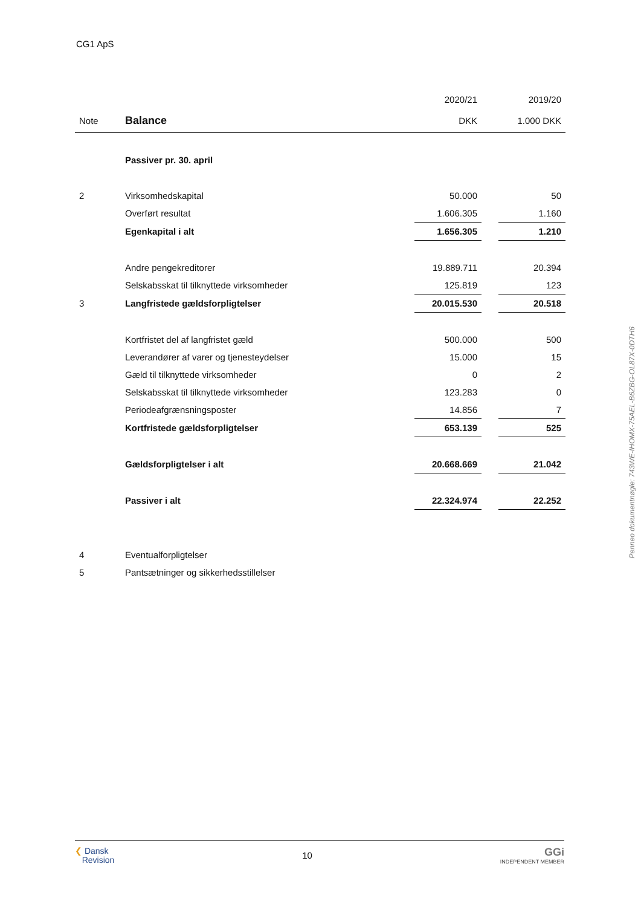CG1 ApS
| | | 2020/21 | | 2019/20 |
| Note | Balance | DKK | | 1.000 DKK |
| | Passiver pr. 30. april | | | |
| 2 | Virksomhedskapital | 50.000 | | 50 |
| | Overført resultat | 1.606.305 | | 1.160 |
| | Egenkapital i alt | 1.656.305 | | 1.210 |
| | Andre pengekreditorer | 19.889.711 | | 20.394 |
| | Selskabsskat til tilknyttede virksomheder | 125.819 | | 123 |
| 3 | Langfristede gældsforpligtelser | 20.015.530 | | 20.518 |
| | Kortfristet del af langfristet gæld | 500.000 | | 500 |
| | Leverandører af varer og tjenesteydelser | 15.000 | | 15 |
| | Gæld til tilknyttede virksomheder | 0 | | 2 |
| | Selskabsskat til tilknyttede virksomheder | 123.283 | | 0 |
| | Periodeafgrænsningsposter | 14.856 | | 7 |
| | Kortfristede gældsforpligtelser | 653.139 | | 525 |
| | Gældsforpligtelser i alt | 20.668.669 | | 21.042 |
| | Passiver i alt | 22.324.974 | | 22.252 |
| 4 | Eventualforpligtelser | | | |
| 5 | Pantsætninger og sikkerhedsstillelser | | | |
Penneo dokumentnøgle: 743WE-IHOMX-75AEL-B6ZBG-OL87X-0DTH6
❮ Dansk
Revision
10
GGi
INDEPENDENT MEMBER